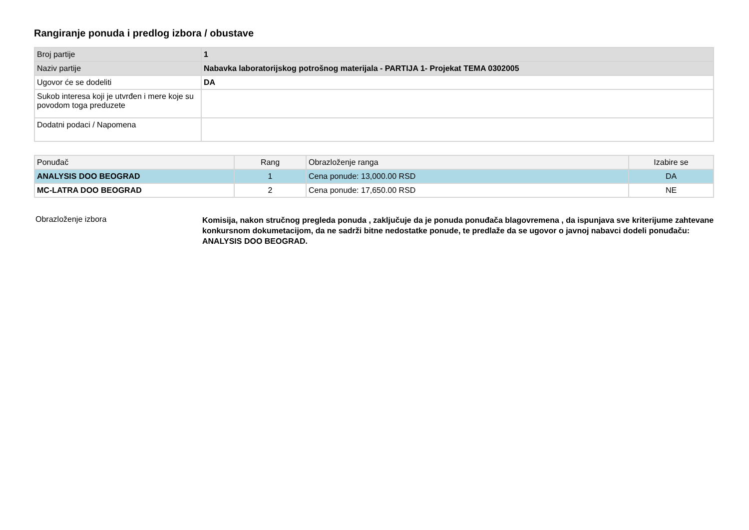Rangiranje ponuda i predlog izbora / obustave
| Broj partije | 1 |
| Naziv partije | Nabavka laboratorijskog potrošnog materijala - PARTIJA 1- Projekat TEMA 0302005 |
| Ugovor će se dodeliti | DA |
| Sukob interesa koji je utvrđen i mere koje su povodom toga preduzete | |
| Dodatni podaci / Napomena | |
| Ponuđač | Rang | Obrazloženje ranga | Izabire se |
| --- | --- | --- | --- |
| ANALYSIS DOO BEOGRAD | 1 | Cena ponude: 13,000.00 RSD | DA |
| MC-LATRA DOO BEOGRAD | 2 | Cena ponude: 17,650.00 RSD | NE |
Obrazloženje izbora
Komisija, nakon stručnog pregleda ponuda , zaključuje da je ponuda ponuđača blagovremena , da ispunjava sve kriterijume zahtevane konkursnom dokumetacijom, da ne sadrži bitne nedostatke ponude, te predlaže da se ugovor o javnoj nabavci dodeli ponuđaču: ANALYSIS DOO BEOGRAD.